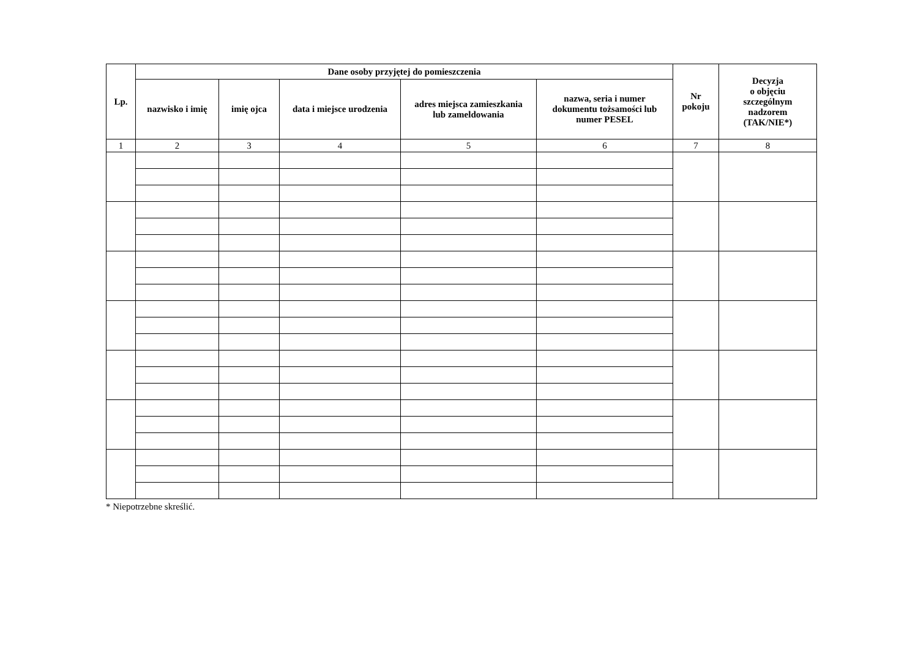| Lp. | Dane osoby przyjętej do pomieszczenia | | | | | Nr pokoju | Decyzja o objęciu szczególnym nadzorem (TAK/NIE*) |
| --- | --- | --- | --- | --- | --- | --- | --- |
| | nazwisko i imię | imię ojca | data i miejsce urodzenia | adres miejsca zamieszkania lub zameldowania | nazwa, seria i numer dokumentu tożsamości lub numer PESEL | | |
| 1 | 2 | 3 | 4 | 5 | 6 | 7 | 8 |
* Niepotrzebne skreślić.